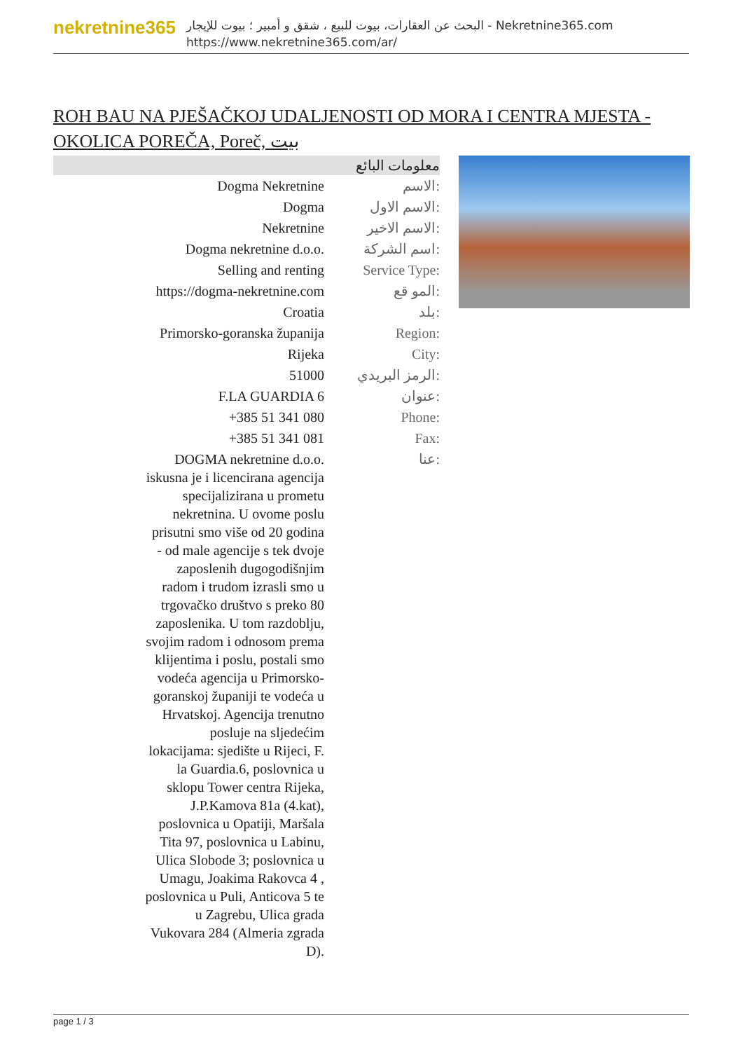nekretnine365
البحث عن العقارات، بيوت للبيع ، شقق و أمبير ؛ بيوت للإيجار - Nekretnine365.com
https://www.nekretnine365.com/ar/
ROH BAU NA PJEŠAČKOJ UDALJENOSTI OD MORA I CENTRA MJESTA - OKOLICA POREČA, Poreč, بيت
| معلومات البائع | |
| --- | --- |
| Dogma Nekretnine | الاسم: |
| Dogma | الاسم الاول: |
| Nekretnine | الاسم الاخير: |
| Dogma nekretnine d.o.o. | اسم الشركة: |
| Selling and renting | Service Type: |
| https://dogma-nekretnine.com | المو قع: |
| Croatia | بلد: |
| Primorsko-goranska županija | Region: |
| Rijeka | City: |
| 51000 | الرمز البريدي: |
| F.LA GUARDIA 6 | عنوان: |
| +385 51 341 080 | Phone: |
| +385 51 341 081 | Fax: |
| DOGMA nekretnine d.o.o. iskusna je i licencirana agencija specijalizirana u prometu nekretnina. U ovome poslu prisutni smo više od 20 godina - od male agencije s tek dvoje zaposlenih dugogodišnjim radom i trudom izrasli smo u trgovačko društvo s preko 80 zaposlenika. U tom razdoblju, svojim radom i odnosom prema klijentima i poslu, postali smo vodeća agencija u Primorsko-goranskoj županiji te vodeća u Hrvatskoj. Agencija trenutno posluje na sljedećim lokacijama: sjedište u Rijeci, F. la Guardia.6, poslovnica u sklopu Tower centra Rijeka, J.P.Kamova 81a (4.kat), poslovnica u Opatiji, Maršala Tita 97, poslovnica u Labinu, Ulica Slobode 3; poslovnica u Umagu, Joakima Rakovca 4 , poslovnica u Puli, Anticova 5 te u Zagrebu, Ulica grada Vukovara 284 (Almeria zgrada D). | عنا: |
page 1 / 3